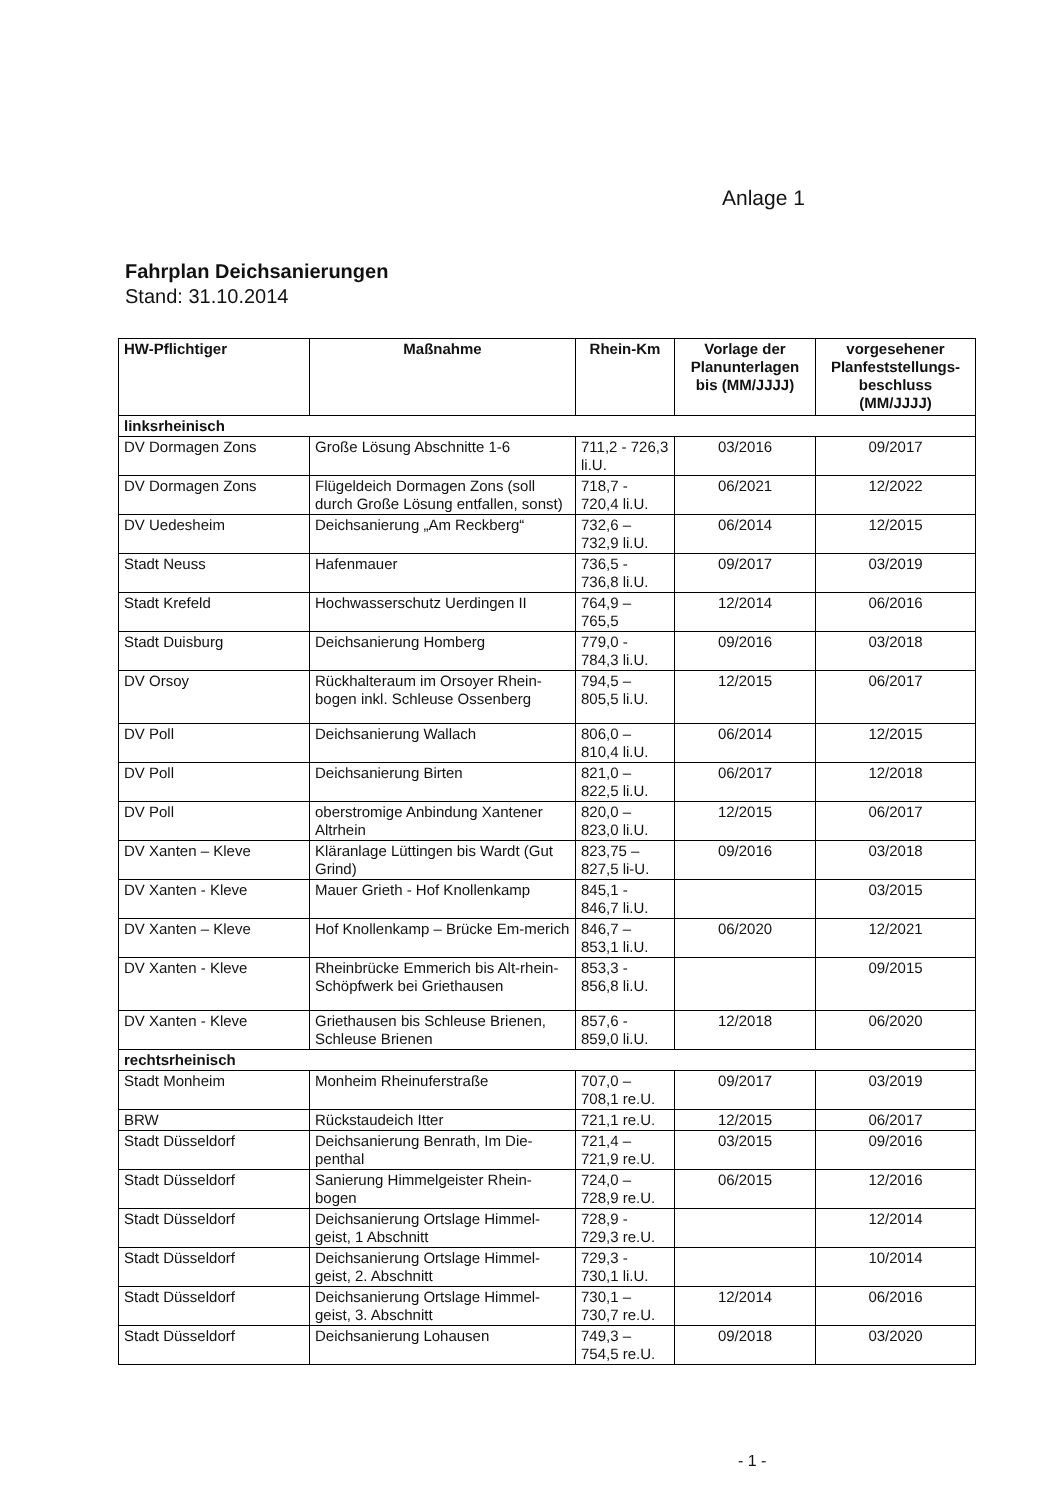Anlage 1
Fahrplan Deichsanierungen
Stand: 31.10.2014
| HW-Pflichtiger | Maßnahme | Rhein-Km | Vorlage der Planunterlagen bis (MM/JJJJ) | vorgesehener Planfeststellungs-beschluss (MM/JJJJ) |
| --- | --- | --- | --- | --- |
| linksrheinisch | | | | |
| DV Dormagen Zons | Große Lösung Abschnitte 1-6 | 711,2 - 726,3 li.U. | 03/2016 | 09/2017 |
| DV Dormagen Zons | Flügeldeich Dormagen Zons (soll durch Große Lösung entfallen, sonst) | 718,7 - 720,4 li.U. | 06/2021 | 12/2022 |
| DV Uedesheim | Deichsanierung „Am Reckberg“ | 732,6 – 732,9 li.U. | 06/2014 | 12/2015 |
| Stadt Neuss | Hafenmauer | 736,5 - 736,8 li.U. | 09/2017 | 03/2019 |
| Stadt Krefeld | Hochwasserschutz Uerdingen II | 764,9 – 765,5 | 12/2014 | 06/2016 |
| Stadt Duisburg | Deichsanierung Homberg | 779,0 - 784,3 li.U. | 09/2016 | 03/2018 |
| DV Orsoy | Rückhalteraum im Orsoyer Rhein-bogen inkl. Schleuse Ossenberg | 794,5 – 805,5 li.U. | 12/2015 | 06/2017 |
| DV Poll | Deichsanierung Wallach | 806,0 – 810,4 li.U. | 06/2014 | 12/2015 |
| DV Poll | Deichsanierung Birten | 821,0 – 822,5 li.U. | 06/2017 | 12/2018 |
| DV Poll | oberstromige Anbindung Xantener Altrhein | 820,0 – 823,0 li.U. | 12/2015 | 06/2017 |
| DV Xanten – Kleve | Kläranlage Lüttingen bis Wardt (Gut Grind) | 823,75 – 827,5 li-U. | 09/2016 | 03/2018 |
| DV Xanten - Kleve | Mauer Grieth - Hof Knollenkamp | 845,1 - 846,7 li.U. | | 03/2015 |
| DV Xanten – Kleve | Hof Knollenkamp – Brücke Em-merich | 846,7 – 853,1 li.U. | 06/2020 | 12/2021 |
| DV Xanten - Kleve | Rheinbrücke Emmerich bis Alt-rhein-Schöpfwerk bei Griethausen | 853,3 - 856,8 li.U. | | 09/2015 |
| DV Xanten - Kleve | Griethausen bis Schleuse Brienen, Schleuse Brienen | 857,6 - 859,0 li.U. | 12/2018 | 06/2020 |
| rechtsrheinisch | | | | |
| Stadt Monheim | Monheim Rheinuferstraße | 707,0 – 708,1 re.U. | 09/2017 | 03/2019 |
| BRW | Rückstaudeich Itter | 721,1 re.U. | 12/2015 | 06/2017 |
| Stadt Düsseldorf | Deichsanierung Benrath, Im Die-penthal | 721,4 – 721,9 re.U. | 03/2015 | 09/2016 |
| Stadt Düsseldorf | Sanierung Himmelgeister Rhein-bogen | 724,0 – 728,9 re.U. | 06/2015 | 12/2016 |
| Stadt Düsseldorf | Deichsanierung Ortslage Himmel-geist, 1 Abschnitt | 728,9 - 729,3 re.U. | | 12/2014 |
| Stadt Düsseldorf | Deichsanierung Ortslage Himmel-geist, 2. Abschnitt | 729,3 - 730,1 li.U. | | 10/2014 |
| Stadt Düsseldorf | Deichsanierung Ortslage Himmel-geist, 3. Abschnitt | 730,1 – 730,7 re.U. | 12/2014 | 06/2016 |
| Stadt Düsseldorf | Deichsanierung Lohausen | 749,3 – 754,5 re.U. | 09/2018 | 03/2020 |
- 1 -